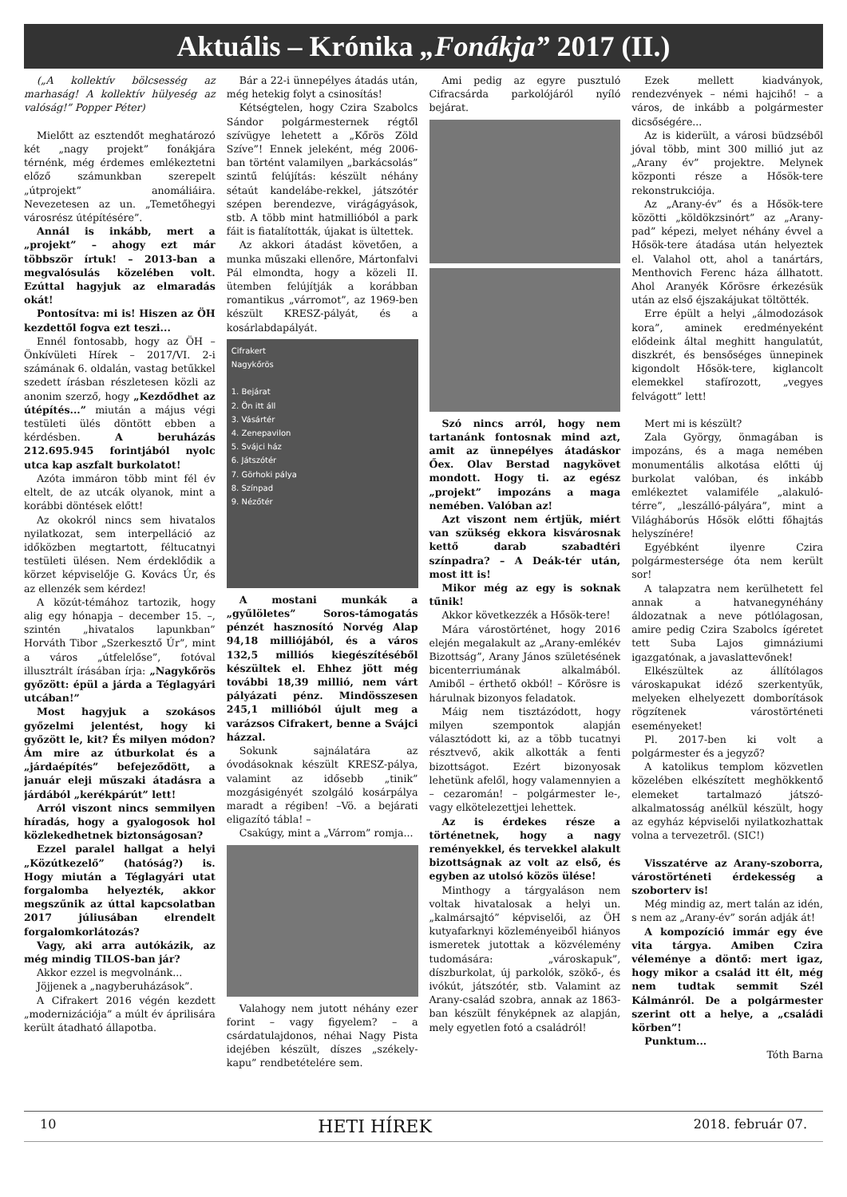Aktuális – Krónika „Fonákja” 2017 (II.)
(„A kollektív bölcsesség az marhaság! A kollektív hülyeség az valóság!” Popper Péter)
Mielőtt az esztendőt meghatározó két „nagy projekt” fonákjára térnénk, még érdemes emlékeztetni előző számunkban szerepelt „útprojekt” anomáliáira. Nevezetesen az un. „Temetőhegyi városrész útépítésére”.
Annál is inkább, mert a „projekt” – ahogy ezt már többször írtuk! – 2013-ban a megvalósulás közelében volt. Ezúttal hagyjuk az elmaradás okát!
Pontosítva: mi is! Hiszen az ÖH kezdettől fogva ezt teszi...
Ennél fontosabb, hogy az ÖH – Önkívületi Hírek – 2017/VI. 2-i számának 6. oldalán, vastag betűkkel szedett írásban részletesen közli az anonim szerző, hogy „Kezdődhet az útépítés...” miután a május végi testületi ülés döntött ebben a kérdésben. A beruházás 212.695.945 forintjából nyolc utca kap aszfalt burkolatot!
Azóta immáron több mint fél év eltelt, de az utcák olyanok, mint a korábbi döntések előtt!
Az okokról nincs sem hivatalos nyilatkozat, sem interpelláció az időközben megtartott, féltucatnyi testületi ülésen. Nem érdeklődik a körzet képviselője G. Kovács Úr, és az ellenzék sem kérdez!
A közút-témához tartozik, hogy alig egy hónapja – december 15. –, szintén „hivatalos lapunkban” Horváth Tibor „Szerkesztő Úr”, mint a város „útfelelőse”, fotóval illusztrált írásában írja: „Nagykőrös győzött: épül a járda a Téglagyári utcában!”
Most hagyjuk a szokásos győzelmi jelentést, hogy ki győzött le, kit? És milyen módon? Ám mire az útburkolat és a „járdaépítés” befejeződött, a január eleji műszaki átadásra a járdából „kerékpárút” lett!
Arról viszont nincs semmilyen híradás, hogy a gyalogosok hol közlekedhetnek biztonságosan?
Ezzel paralel hallgat a helyi „Közútkezelő” (hatóság?) is. Hogy miután a Téglagyári utat forgalomba helyezték, akkor megszűnik az úttal kapcsolatban 2017 júliusában elrendelt forgalomkorlátozás?
Vagy, aki arra autókázik, az még mindig TILOS-ban jár?
Akkor ezzel is megvolnánk...
Jöjjenek a „nagyberuházások”.
A Cifrakert 2016 végén kezdett „modernizációja” a múlt év áprilisára került átadható állapotba.
Bár a 22-i ünnepélyes átadás után, még hetekig folyt a csinosítás!
Kétségtelen, hogy Czira Szabolcs Sándor polgármesternek régtől szívügye lehetett a „Kőrös Zöld Szíve”! Ennek jeleként, még 2006-ban történt valamilyen „barkácsolás” szintű felújítás: készült néhány sétaút kandelábe-rekkel, játszótér szépen berendezve, virágágyások, stb. A több mint hatmillióból a park fáit is fiatalították, újakat is ültettek.
Az akkori átadást követően, a munka műszaki ellenőre, Mártonfalvi Pál elmondta, hogy a közeli II. ütemben felújítják a korábban romantikus „várromot”, az 1969-ben készült KRESZ-pályát, és a kosárlabdapályát.
Cifrakert
Nagykőrös
1. Bejárat
2. Ön itt áll
3. Vásártér
4. Zenepavilon
5. Svájci ház
6. Játszótér
7. Görhoki pálya
8. Színpad
9. Nézőtér
A mostani munkák a „gyűlöletes” Soros-támogatás pénzét hasznosító Norvég Alap 94,18 milliójából, és a város 132,5 milliós kiegészítéséből készültek el. Ehhez jött még további 18,39 millió, nem várt pályázati pénz. Mindösszesen 245,1 millióból újult meg a varázsos Cifrakert, benne a Svájci házzal.
Sokunk sajnálatára az óvodásoknak készült KRESZ-pálya, valamint az idősebb „tinik” mozgásigényét szolgáló kosárpálya maradt a régiben! –Vö. a bejárati eligazító tábla! –
Csakúgy, mint a „Várrom” romja...
Valahogy nem jutott néhány ezer forint – vagy figyelem? – a csárdatulajdonos, néhai Nagy Pista idejében készült, díszes „székely-kapu” rendbetételére sem.
Ami pedig az egyre pusztuló Cifracsárda parkolójáról nyíló bejárat.
Szó nincs arról, hogy nem tartanánk fontosnak mind azt, amit az ünnepélyes átadáskor Őex. Olav Berstad nagykövet mondott. Hogy ti. az egész „projekt” impozáns a maga nemében. Valóban az!
Azt viszont nem értjük, miért van szükség ekkora kisvárosnak kettő darab szabadtéri színpadra? – A Deák-tér után, most itt is!
Mikor még az egy is soknak tűnik!
Akkor következzék a Hősök-tere!
Mára várostörténet, hogy 2016 elején megalakult az „Arany-emlékév Bizottság”, Arany János születésének bicenterriumának alkalmából. Amiből – érthető okból! – Kőrösre is hárulnak bizonyos feladatok.
Máig nem tisztázódott, hogy milyen szempontok alapján választódott ki, az a több tucatnyi résztvevő, akik alkották a fenti bizottságot. Ezért bizonyosak lehetünk afelől, hogy valamennyien a – cezaromán! – polgármester le-, vagy elkötelezettjei lehettek.
Az is érdekes része a történetnek, hogy a nagy reményekkel, és tervekkel alakult bizottságnak az volt az első, és egyben az utolsó közös ülése!
Minthogy a tárgyaláson nem voltak hivatalosak a helyi un. „kalmársajtó” képviselői, az ÖH kutyafarknyi közleményeiből hiányos ismeretek jutottak a közvélemény tudomására: „városkapuk”, díszburkolat, új parkolók, szökő-, és ivókút, játszótér, stb. Valamint az Arany-család szobra, annak az 1863-ban készült fényképnek az alapján, mely egyetlen fotó a családról!
Ezek mellett kiadványok, rendezvények – némi hajcihő! – a város, de inkább a polgármester dicsőségére...
Az is kiderült, a városi büdzséből jóval több, mint 300 millió jut az „Arany év” projektre. Melynek központi része a Hősök-tere rekonstrukciója.
Az „Arany-év” és a Hősök-tere közötti „köldökzsinórt” az „Arany-pad” képezi, melyet néhány évvel a Hősök-tere átadása után helyeztek el. Valahol ott, ahol a tanártárs, Menthovich Ferenc háza állhatott. Ahol Aranyék Kőrösre érkezésük után az első éjszakájukat töltötték.
Erre épült a helyi „álmodozások kora”, aminek eredményeként elődeink által meghitt hangulatút, diszkrét, és bensőséges ünnepinek kigondolt Hősök-tere, kiglancolt elemekkel stafírozott, „vegyes felvágott” lett!
Mert mi is készült?
Zala György, önmagában is impozáns, és a maga nemében monumentális alkotása előtti új burkolat valóban, és inkább emlékeztet valamiféle „alakuló-térre”, „leszálló-pályára”, mint a Világháborús Hősök előtti főhajtás helyszínére!
Egyébként ilyenre Czira polgármestersége óta nem került sor!
A talapzatra nem kerülhetett fel annak a hatvanegynéhány áldozatnak a neve pótlólagosan, amire pedig Czira Szabolcs ígéretet tett Suba Lajos gimnáziumi igazgatónak, a javaslattevőnek!
Elkészültek az állítólagos városkapukat idéző szerkentyűk, melyeken elhelyezett domborítások rögzítenek várostörténeti eseményeket!
Pl. 2017-ben ki volt a polgármester és a jegyző?
A katolikus templom közvetlen közelében elkészített meghökkentő elemeket tartalmazó játszó-alkalmatosság anélkül készült, hogy az egyház képviselői nyilatkozhattak volna a tervezetről. (SIC!)
Visszatérve az Arany-szoborra, várostörténeti érdekesség a szoborterv is!
Még mindig az, mert talán az idén, s nem az „Arany-év” során adják át!
A kompozíció immár egy éve vita tárgya. Amiben Czira véleménye a döntő: mert igaz, hogy mikor a család itt élt, még nem tudtak semmit Szél Kálmánról. De a polgármester szerint ott a helye, a „családi körben”!
Punktum...
Tóth Barna
10 HETI HÍREK 2018. február 07.